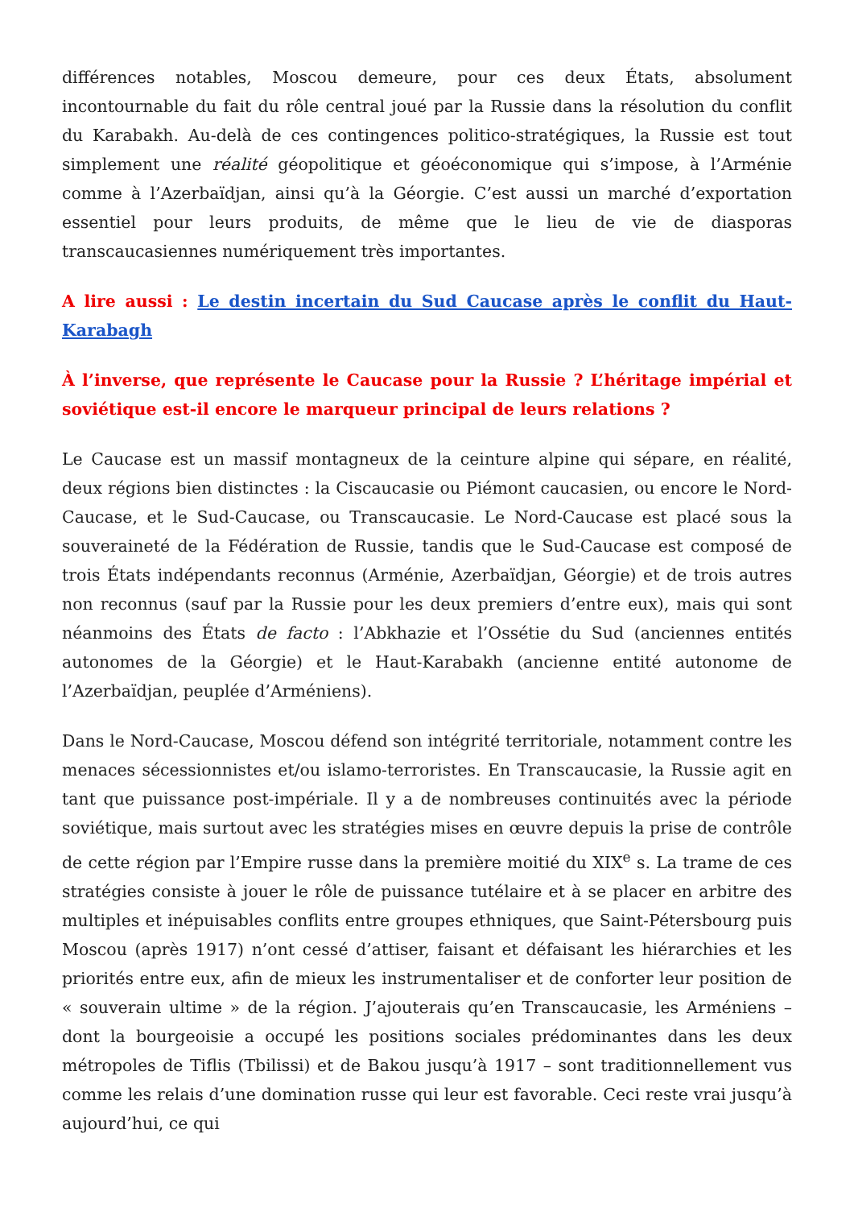différences notables, Moscou demeure, pour ces deux États, absolument incontournable du fait du rôle central joué par la Russie dans la résolution du conflit du Karabakh. Au-delà de ces contingences politico-stratégiques, la Russie est tout simplement une réalité géopolitique et géoéconomique qui s’impose, à l’Arménie comme à l’Azerbaïdjan, ainsi qu’à la Géorgie. C’est aussi un marché d’exportation essentiel pour leurs produits, de même que le lieu de vie de diasporas transcaucasiennes numériquement très importantes.
A lire aussi : Le destin incertain du Sud Caucase après le conflit du Haut-Karabagh
À l’inverse, que représente le Caucase pour la Russie ? L’héritage impérial et soviétique est-il encore le marqueur principal de leurs relations ?
Le Caucase est un massif montagneux de la ceinture alpine qui sépare, en réalité, deux régions bien distinctes : la Ciscaucasie ou Piémont caucasien, ou encore le Nord-Caucase, et le Sud-Caucase, ou Transcaucasie. Le Nord-Caucase est placé sous la souveraineté de la Fédération de Russie, tandis que le Sud-Caucase est composé de trois États indépendants reconnus (Arménie, Azerbaïdjan, Géorgie) et de trois autres non reconnus (sauf par la Russie pour les deux premiers d’entre eux), mais qui sont néanmoins des États de facto : l’Abkhazie et l’Ossétie du Sud (anciennes entités autonomes de la Géorgie) et le Haut-Karabakh (ancienne entité autonome de l’Azerbaïdjan, peuplée d’Arméniens).
Dans le Nord-Caucase, Moscou défend son intégrité territoriale, notamment contre les menaces sécessionnistes et/ou islamo-terroristes. En Transcaucasie, la Russie agit en tant que puissance post-impériale. Il y a de nombreuses continuités avec la période soviétique, mais surtout avec les stratégies mises en œuvre depuis la prise de contrôle de cette région par l’Empire russe dans la première moitié du XIX<sup>e</sup> s. La trame de ces stratégies consiste à jouer le rôle de puissance tutélaire et à se placer en arbitre des multiples et inépuisables conflits entre groupes ethniques, que Saint-Pétersbourg puis Moscou (après 1917) n’ont cessé d’attiser, faisant et défaisant les hiérarchies et les priorités entre eux, afin de mieux les instrumentaliser et de conforter leur position de « souverain ultime » de la région. J’ajouterais qu’en Transcaucasie, les Arméniens – dont la bourgeoisie a occupé les positions sociales prédominantes dans les deux métropoles de Tiflis (Tbilissi) et de Bakou jusqu’à 1917 – sont traditionnellement vus comme les relais d’une domination russe qui leur est favorable. Ceci reste vrai jusqu’à aujourd’hui, ce qui